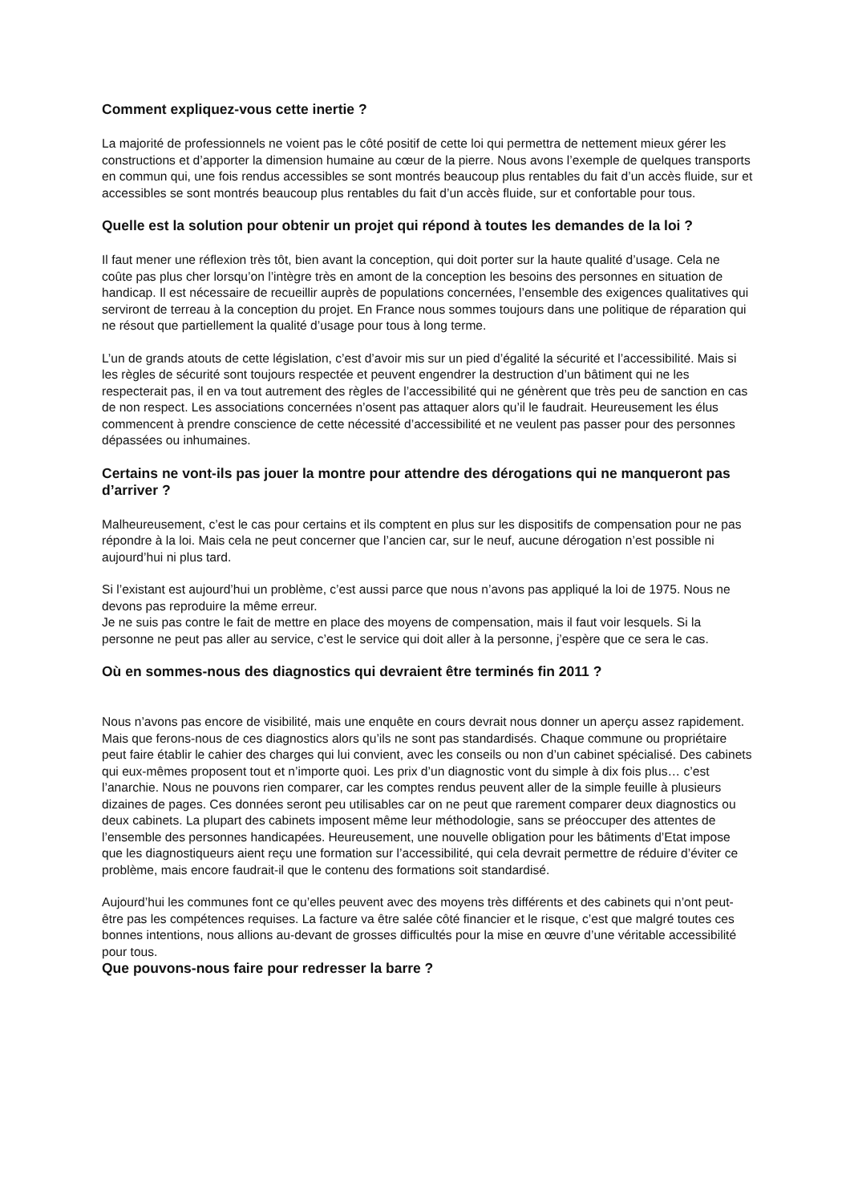Comment expliquez-vous cette inertie ?
La majorité de professionnels ne voient pas le côté positif de cette loi qui permettra de nettement mieux gérer les constructions et d’apporter la dimension humaine au cœur de la pierre. Nous avons l’exemple de quelques transports en commun qui, une fois rendus accessibles se sont montrés beaucoup plus rentables du fait d’un accès fluide, sur et accessibles se sont montrés beaucoup plus rentables du fait d’un accès fluide, sur et confortable pour tous.
Quelle est la solution pour obtenir un projet qui répond à toutes les demandes de la loi ?
Il faut mener une réflexion très tôt, bien avant la conception, qui doit porter sur la haute qualité d’usage. Cela ne coûte pas plus cher lorsqu’on l’intègre très en amont de la conception les besoins des personnes en situation de handicap. Il est nécessaire de recueillir auprès de populations concernées, l’ensemble des exigences qualitatives qui serviront de terreau à la conception du projet. En France nous sommes toujours dans une politique de réparation qui ne résout que partiellement la qualité d’usage pour tous à long terme.
L’un de grands atouts de cette législation, c’est d’avoir mis sur un pied d’égalité la sécurité et l’accessibilité. Mais si les règles de sécurité sont toujours respectée et peuvent engendrer la destruction d’un bâtiment qui ne les respecterait pas, il en va tout autrement des règles de l’accessibilité qui ne génèrent que très peu de sanction en cas de non respect. Les associations concernées n’osent pas attaquer alors qu’il le faudrait. Heureusement les élus commencent à prendre conscience de cette nécessité d’accessibilité et ne veulent pas passer pour des personnes dépassées ou inhumaines.
Certains ne vont-ils pas jouer la montre pour attendre des dérogations qui ne manqueront pas d’arriver ?
Malheureusement, c’est le cas pour certains et ils comptent en plus sur les dispositifs de compensation pour ne pas répondre à la loi. Mais cela ne peut concerner que l’ancien car, sur le neuf, aucune dérogation n’est possible ni aujourd’hui ni plus tard.
Si l’existant est aujourd’hui un problème, c’est aussi parce que nous n’avons pas appliqué la loi de 1975. Nous ne devons pas reproduire la même erreur.
Je ne suis pas contre le fait de mettre en place des moyens de compensation, mais il faut voir lesquels. Si la personne ne peut pas aller au service, c’est le service qui doit aller à la personne, j’espère que ce sera le cas.
Où en sommes-nous des diagnostics qui devraient être terminés fin 2011 ?
Nous n’avons pas encore de visibilité, mais une enquête en cours devrait nous donner un aperçu assez rapidement. Mais que ferons-nous de ces diagnostics alors qu’ils ne sont pas standardisés. Chaque commune ou propriétaire peut faire établir le cahier des charges qui lui convient, avec les conseils ou non d’un cabinet spécialisé. Des cabinets qui eux-mêmes proposent tout et n’importe quoi. Les prix d’un diagnostic vont du simple à dix fois plus… c’est l’anarchie. Nous ne pouvons rien comparer, car les comptes rendus peuvent aller de la simple feuille à plusieurs dizaines de pages. Ces données seront peu utilisables car on ne peut que rarement comparer deux diagnostics ou deux cabinets. La plupart des cabinets imposent même leur méthodologie, sans se préoccuper des attentes de l’ensemble des personnes handicapées. Heureusement, une nouvelle obligation pour les bâtiments d’Etat impose que les diagnostiqueurs aient reçu une formation sur l’accessibilité, qui cela devrait permettre de réduire d’éviter ce problème, mais encore faudrait-il que le contenu des formations soit standardisé.
Aujourd’hui les communes font ce qu’elles peuvent avec des moyens très différents et des cabinets qui n’ont peut-être pas les compétences requises. La facture va être salée côté financier et le risque, c’est que malgré toutes ces bonnes intentions, nous allions au-devant de grosses difficultés pour la mise en œuvre d’une véritable accessibilité pour tous.
Que pouvons-nous faire pour redresser la barre ?